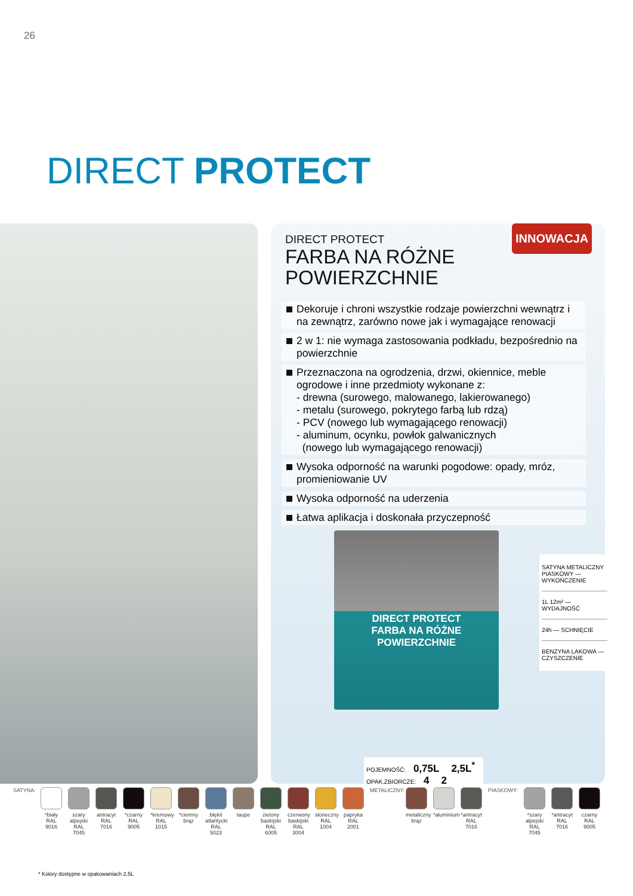26
DIRECT PROTECT
DIRECT PROTECT
FARBA NA RÓŻNE
POWIERZCHNIE
INNOWACJA
Dekoruje i chroni wszystkie rodzaje powierzchni wewnątrz i na zewnątrz, zarówno nowe jak i wymagające renowacji
2 w 1: nie wymaga zastosowania podkładu, bezpośrednio na powierzchnie
Przeznaczona na ogrodzenia, drzwi, okiennice, meble ogrodowe i inne przedmioty wykonane z:
- drewna (surowego, malowanego, lakierowanego)
- metalu (surowego, pokrytego farbą lub rdzą)
- PCV (nowego lub wymagającego renowacji)
- aluminum, ocynku, powłok galwanicznych
(nowego lub wymagającego renowacji)
Wysoka odporność na warunki pogodowe: opady, mróz, promieniowanie UV
Wysoka odporność na uderzenia
Łatwa aplikacja i doskonała przyczepność
DIRECT PROTECT
FARBA NA RÓŻNE POWIERZCHNIE
SATYNA METALICZNY PIASKOWY — WYKOŃCZENIE
1L 12m² — WYDAJNOŚĆ
24h — SCHNIĘCIE
BENZYNA LAKOWA — CZYSZCZENIE
POJEMNOŚĆ: 0,75L 2,5L<sup>*</sup>
OPAK.ZBIORCZE: 4 2
SATYNA:
*biały RAL 9016
szary alpejski RAL 7045
antracyt RAL 7016
*czarny RAL 9005
*kremowy RAL 1015
*ciemny brąz
błękit atlantycki RAL 5023
taupe zielony baskijski RAL 6005
czerwony baskijski RAL 3004
słoneczny RAL 1004
papryka RAL 2001
METALICZNY:
metaliczny brąz
*aluminium
*antracyt RAL 7016
PIASKOWY: *szary alpejski RAL 7045
*antracyt RAL 7016
czarny RAL 9005
* Kolory dostępne w opakowaniach 2,5L